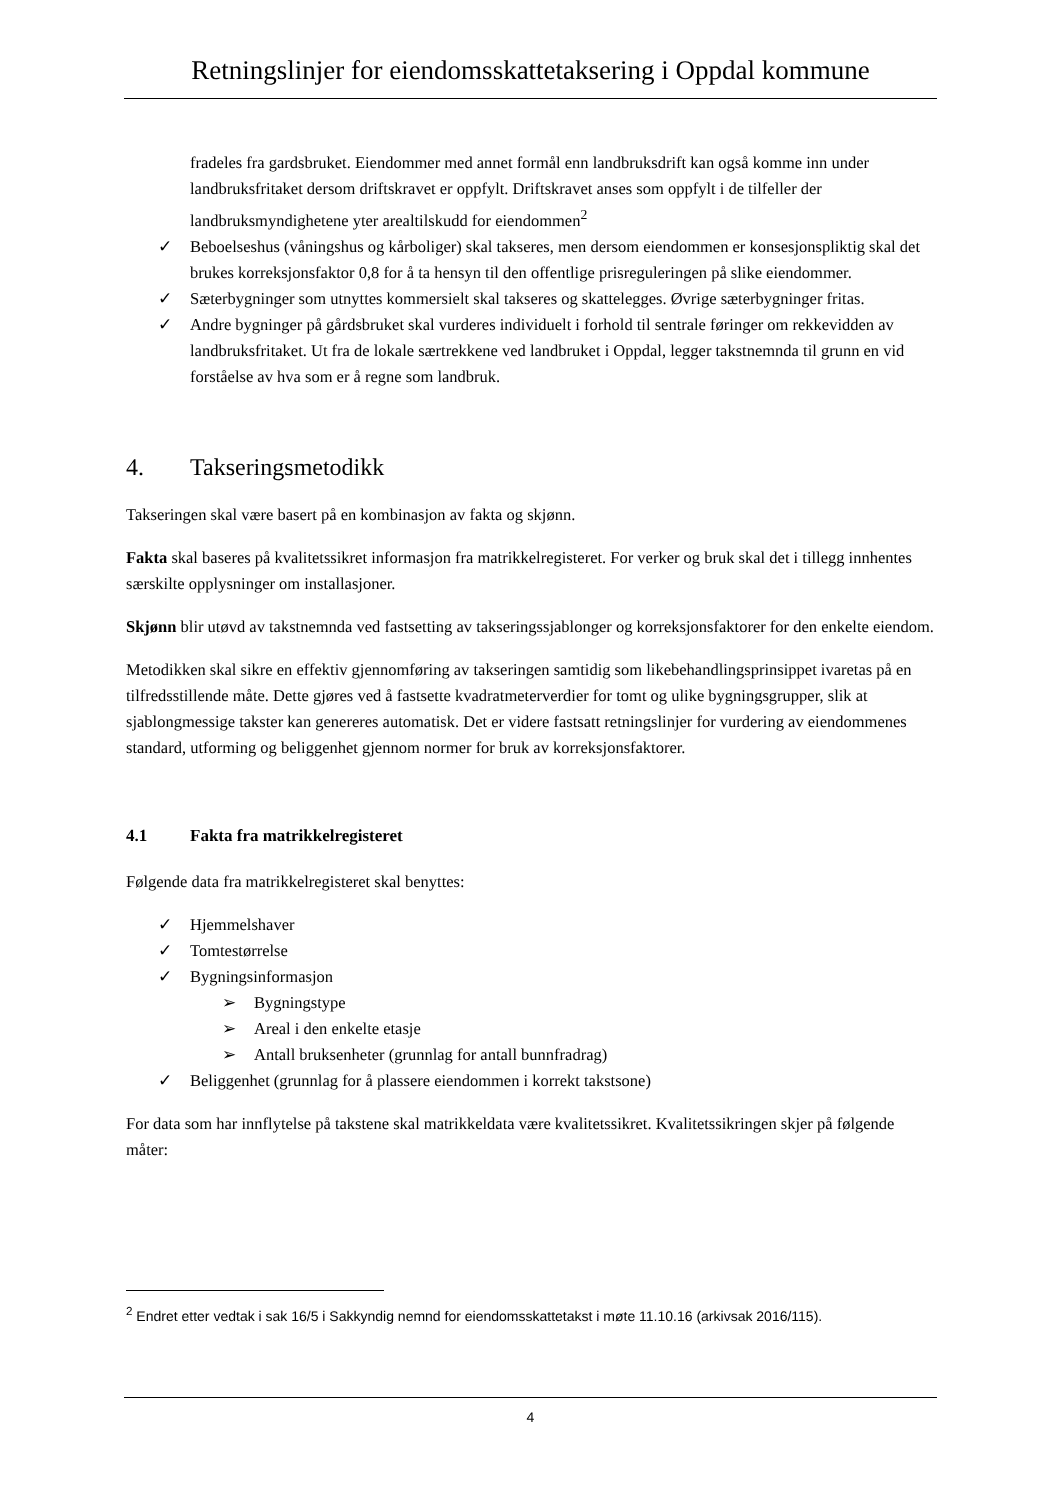Retningslinjer for eiendomsskattetaksering i Oppdal kommune
fradeles fra gardsbruket. Eiendommer med annet formål enn landbruksdrift kan også komme inn under landbruksfritaket dersom driftskravet er oppfylt. Driftskravet anses som oppfylt i de tilfeller der landbruksmyndighetene yter arealtilskudd for eiendommen<sup>2</sup>
✓ Beboelseshus (våningshus og kårboliger) skal takseres, men dersom eiendommen er konsesjonspliktig skal det brukes korreksjonsfaktor 0,8 for å ta hensyn til den offentlige prisreguleringen på slike eiendommer.
✓ Sæterbygninger som utnyttes kommersielt skal takseres og skattelegges. Øvrige sæterbygninger fritas.
✓ Andre bygninger på gårdsbruket skal vurderes individuelt i forhold til sentrale føringer om rekkevidden av landbruksfritaket. Ut fra de lokale særtrekkene ved landbruket i Oppdal, legger takstnemnda til grunn en vid forståelse av hva som er å regne som landbruk.
4. Takseringsmetodikk
Takseringen skal være basert på en kombinasjon av fakta og skjønn.
Fakta skal baseres på kvalitetssikret informasjon fra matrikkelregisteret. For verker og bruk skal det i tillegg innhentes særskilte opplysninger om installasjoner.
Skjønn blir utøvd av takstnemnda ved fastsetting av takseringssjablonger og korreksjonsfaktorer for den enkelte eiendom.
Metodikken skal sikre en effektiv gjennomføring av takseringen samtidig som likebehandlingsprinsippet ivaretas på en tilfredsstillende måte. Dette gjøres ved å fastsette kvadratmeterverdier for tomt og ulike bygningsgrupper, slik at sjablongmessige takster kan genereres automatisk. Det er videre fastsatt retningslinjer for vurdering av eiendommenes standard, utforming og beliggenhet gjennom normer for bruk av korreksjonsfaktorer.
4.1 Fakta fra matrikkelregisteret
Følgende data fra matrikkelregisteret skal benyttes:
✓ Hjemmelshaver
✓ Tomtestørrelse
✓ Bygningsinformasjon
➢ Bygningstype
➢ Areal i den enkelte etasje
➢ Antall bruksenheter (grunnlag for antall bunnfradrag)
✓ Beliggenhet (grunnlag for å plassere eiendommen i korrekt takstsone)
For data som har innflytelse på takstene skal matrikkeldata være kvalitetssikret. Kvalitetssikringen skjer på følgende måter:
<sup>2</sup> Endret etter vedtak i sak 16/5 i Sakkyndig nemnd for eiendomsskattetakst i møte 11.10.16 (arkivsak 2016/115).
4